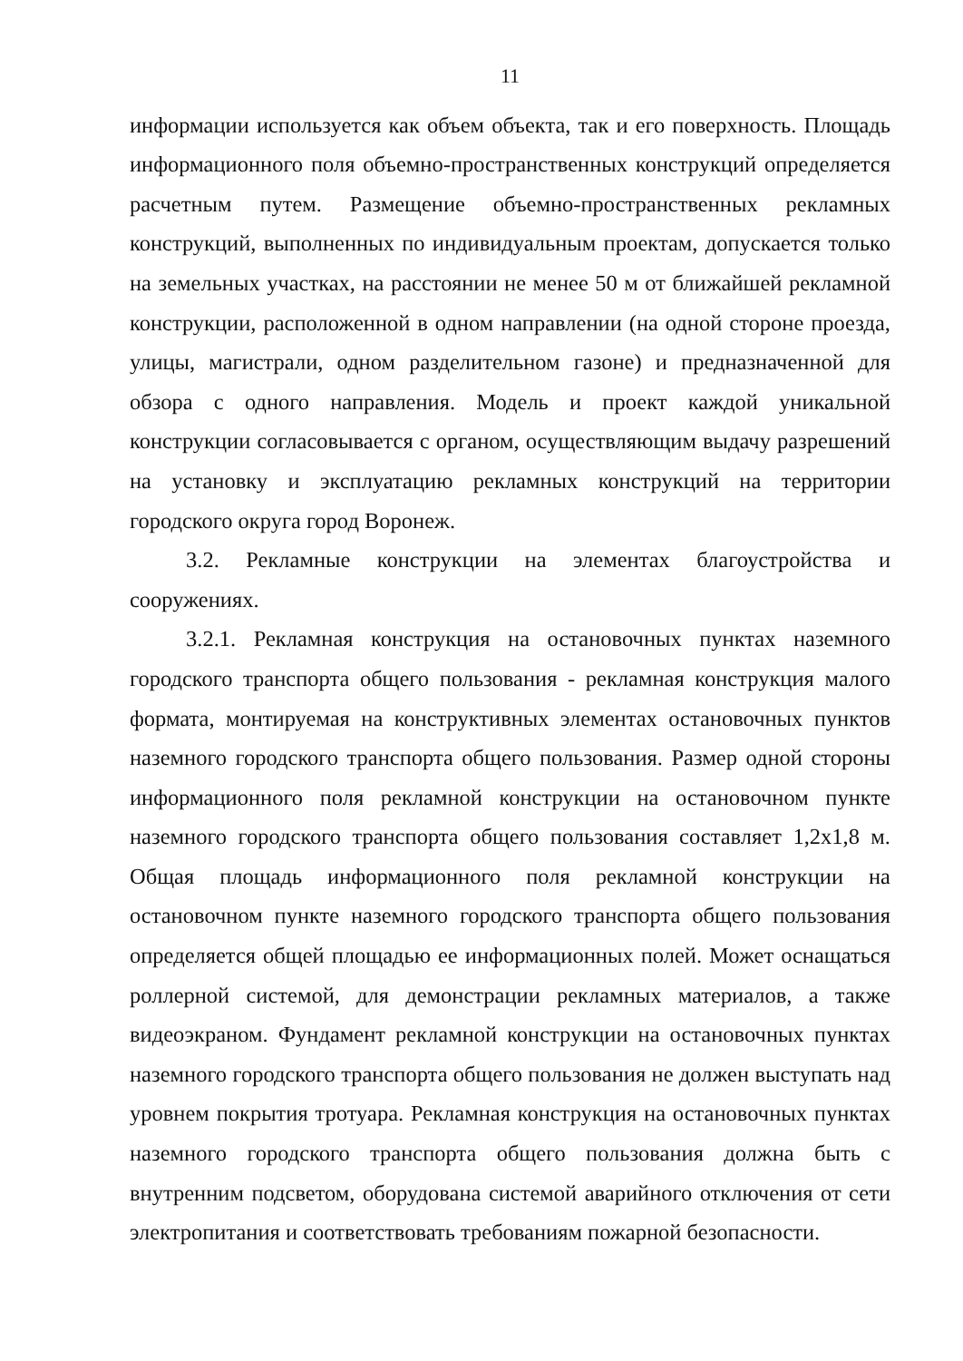11
информации используется как объем объекта, так и его поверхность. Площадь информационного поля объемно-пространственных конструкций определяется расчетным путем. Размещение объемно-пространственных рекламных конструкций, выполненных по индивидуальным проектам, допускается только на земельных участках, на расстоянии не менее 50 м от ближайшей рекламной конструкции, расположенной в одном направлении (на одной стороне проезда, улицы, магистрали, одном разделительном газоне) и предназначенной для обзора с одного направления. Модель и проект каждой уникальной конструкции согласовывается с органом, осуществляющим выдачу разрешений на установку и эксплуатацию рекламных конструкций на территории городского округа город Воронеж.
3.2. Рекламные конструкции на элементах благоустройства и сооружениях.
3.2.1. Рекламная конструкция на остановочных пунктах наземного городского транспорта общего пользования - рекламная конструкция малого формата, монтируемая на конструктивных элементах остановочных пунктов наземного городского транспорта общего пользования. Размер одной стороны информационного поля рекламной конструкции на остановочном пункте наземного городского транспорта общего пользования составляет 1,2x1,8 м. Общая площадь информационного поля рекламной конструкции на остановочном пункте наземного городского транспорта общего пользования определяется общей площадью ее информационных полей. Может оснащаться роллерной системой, для демонстрации рекламных материалов, а также видеоэкраном. Фундамент рекламной конструкции на остановочных пунктах наземного городского транспорта общего пользования не должен выступать над уровнем покрытия тротуара. Рекламная конструкция на остановочных пунктах наземного городского транспорта общего пользования должна быть с внутренним подсветом, оборудована системой аварийного отключения от сети электропитания и соответствовать требованиям пожарной безопасности.